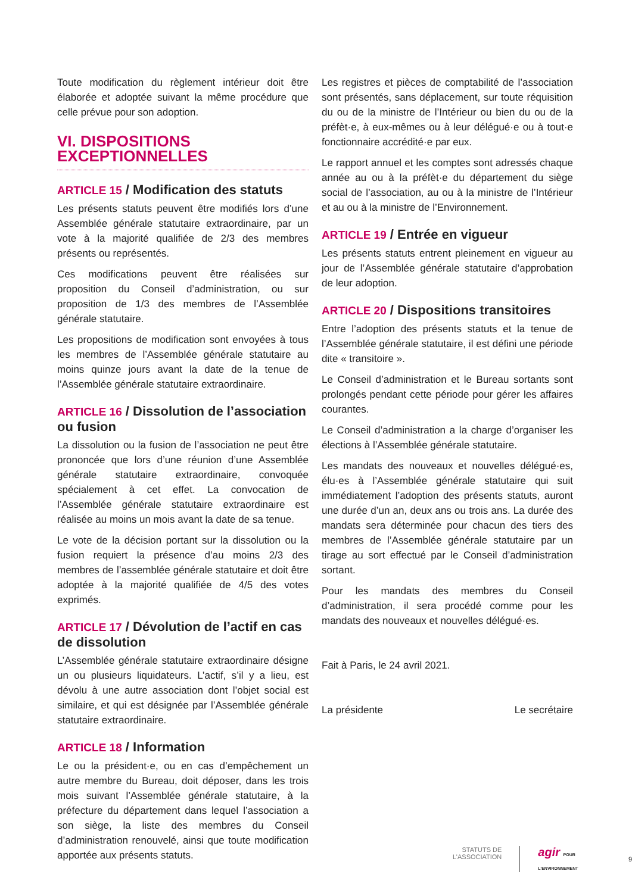Toute modification du règlement intérieur doit être élaborée et adoptée suivant la même procédure que celle prévue pour son adoption.
VI. DISPOSITIONS EXCEPTIONNELLES
ARTICLE 15 / Modification des statuts
Les présents statuts peuvent être modifiés lors d’une Assemblée générale statutaire extraordinaire, par un vote à la majorité qualifiée de 2/3 des membres présents ou représentés.
Ces modifications peuvent être réalisées sur proposition du Conseil d’administration, ou sur proposition de 1/3 des membres de l’Assemblée générale statutaire.
Les propositions de modification sont envoyées à tous les membres de l’Assemblée générale statutaire au moins quinze jours avant la date de la tenue de l’Assemblée générale statutaire extraordinaire.
ARTICLE 16 / Dissolution de l’association ou fusion
La dissolution ou la fusion de l’association ne peut être prononcée que lors d’une réunion d’une Assemblée générale statutaire extraordinaire, convoquée spécialement à cet effet. La convocation de l’Assemblée générale statutaire extraordinaire est réalisée au moins un mois avant la date de sa tenue.
Le vote de la décision portant sur la dissolution ou la fusion requiert la présence d’au moins 2/3 des membres de l’assemblée générale statutaire et doit être adoptée à la majorité qualifiée de 4/5 des votes exprimés.
ARTICLE 17 / Dévolution de l’actif en cas de dissolution
L’Assemblée générale statutaire extraordinaire désigne un ou plusieurs liquidateurs. L’actif, s’il y a lieu, est dévolu à une autre association dont l’objet social est similaire, et qui est désignée par l’Assemblée générale statutaire extraordinaire.
ARTICLE 18 / Information
Le ou la président·e, ou en cas d’empêchement un autre membre du Bureau, doit déposer, dans les trois mois suivant l’Assemblée générale statutaire, à la préfecture du département dans lequel l’association a son siège, la liste des membres du Conseil d’administration renouvelé, ainsi que toute modification apportée aux présents statuts.
Les registres et pièces de comptabilité de l’association sont présentés, sans déplacement, sur toute réquisition du ou de la ministre de l’Intérieur ou bien du ou de la préfèt·e, à eux-mêmes ou à leur délégué·e ou à tout·e fonctionnaire accrédité·e par eux.
Le rapport annuel et les comptes sont adressés chaque année au ou à la préfèt·e du département du siège social de l’association, au ou à la ministre de l’Intérieur et au ou à la ministre de l’Environnement.
ARTICLE 19 / Entrée en vigueur
Les présents statuts entrent pleinement en vigueur au jour de l’Assemblée générale statutaire d’approbation de leur adoption.
ARTICLE 20 / Dispositions transitoires
Entre l’adoption des présents statuts et la tenue de l’Assemblée générale statutaire, il est défini une période dite « transitoire ».
Le Conseil d’administration et le Bureau sortants sont prolongés pendant cette période pour gérer les affaires courantes.
Le Conseil d’administration a la charge d’organiser les élections à l’Assemblée générale statutaire.
Les mandats des nouveaux et nouvelles délégué·es, élu·es à l’Assemblée générale statutaire qui suit immédiatement l’adoption des présents statuts, auront une durée d’un an, deux ans ou trois ans. La durée des mandats sera déterminée pour chacun des tiers des membres de l’Assemblée générale statutaire par un tirage au sort effectué par le Conseil d’administration sortant.
Pour les mandats des membres du Conseil d’administration, il sera procédé comme pour les mandats des nouveaux et nouvelles délégué·es.
Fait à Paris, le 24 avril 2021.
La présidente Le secrétaire
STATUTS DE
L’ASSOCIATION
agir POUR L’ENVIRONNEMENT
9